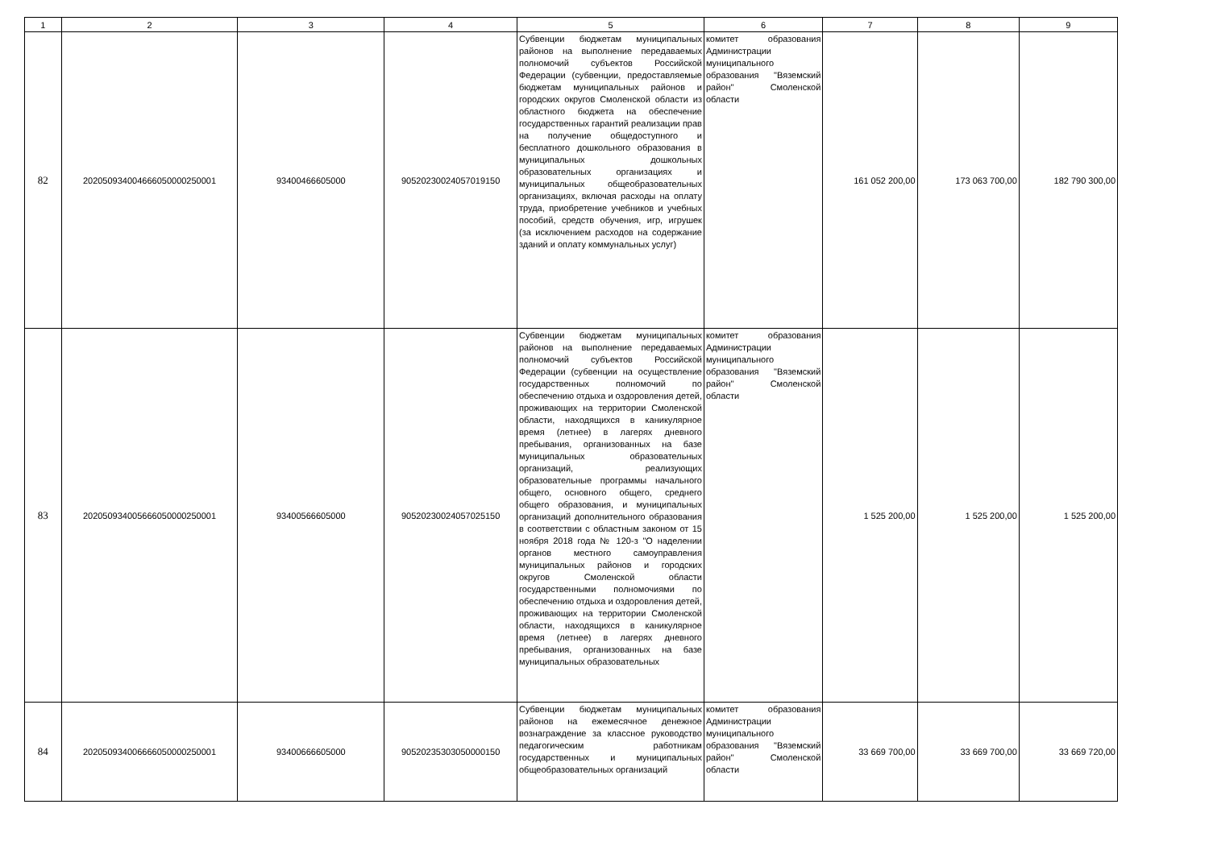| 1 | 2 | 3 | 4 | 5 | 6 | 7 | 8 | 9 |
| --- | --- | --- | --- | --- | --- | --- | --- | --- |
| 82 | 202050934004666050000250001 | 93400466605000 | 90520230024057019150 | Субвенции бюджетам муниципальных районов на выполнение передаваемых полномочий субъектов Российской Федерации (субвенции, предоставляемые бюджетам муниципальных районов и городских округов Смоленской области из областного бюджета на обеспечение государственных гарантий реализации прав на получение общедоступного и бесплатного дошкольного образования в муниципальных дошкольных образовательных организациях и муниципальных общеобразовательных организациях, включая расходы на оплату труда, приобретение учебников и учебных пособий, средств обучения, игр, игрушек (за исключением расходов на содержание зданий и оплату коммунальных услуг) | комитет образования Администрации муниципального образования "Вяземский район" Смоленской области | 161 052 200,00 | 173 063 700,00 | 182 790 300,00 |
| 83 | 202050934005666050000250001 | 93400566605000 | 90520230024057025150 | Субвенции бюджетам муниципальных районов на выполнение передаваемых полномочий субъектов Российской Федерации (субвенции на осуществление государственных полномочий по обеспечению отдыха и оздоровления детей, проживающих на территории Смоленской области, находящихся в каникулярное время (летнее) в лагерях дневного пребывания, организованных на базе муниципальных образовательных организаций, реализующих образовательные программы начального общего, основного общего, среднего общего образования, и муниципальных организаций дополнительного образования в соответствии с областным законом от 15 ноября 2018 года № 120-з "О наделении органов местного самоуправления муниципальных районов и городских округов Смоленской области государственными полномочиями по обеспечению отдыха и оздоровления детей, проживающих на территории Смоленской области, находящихся в каникулярное время (летнее) в лагерях дневного пребывания, организованных на базе муниципальных образовательных | комитет образования Администрации муниципального образования "Вяземский район" Смоленской области | 1 525 200,00 | 1 525 200,00 | 1 525 200,00 |
| 84 | 202050934006666050000250001 | 93400666605000 | 90520235303050000150 | Субвенции бюджетам муниципальных районов на ежемесячное денежное вознаграждение за классное руководство педагогическим работникам государственных и муниципальных общеобразовательных организаций | комитет образования Администрации муниципального образования "Вяземский район" Смоленской области | 33 669 700,00 | 33 669 700,00 | 33 669 720,00 |